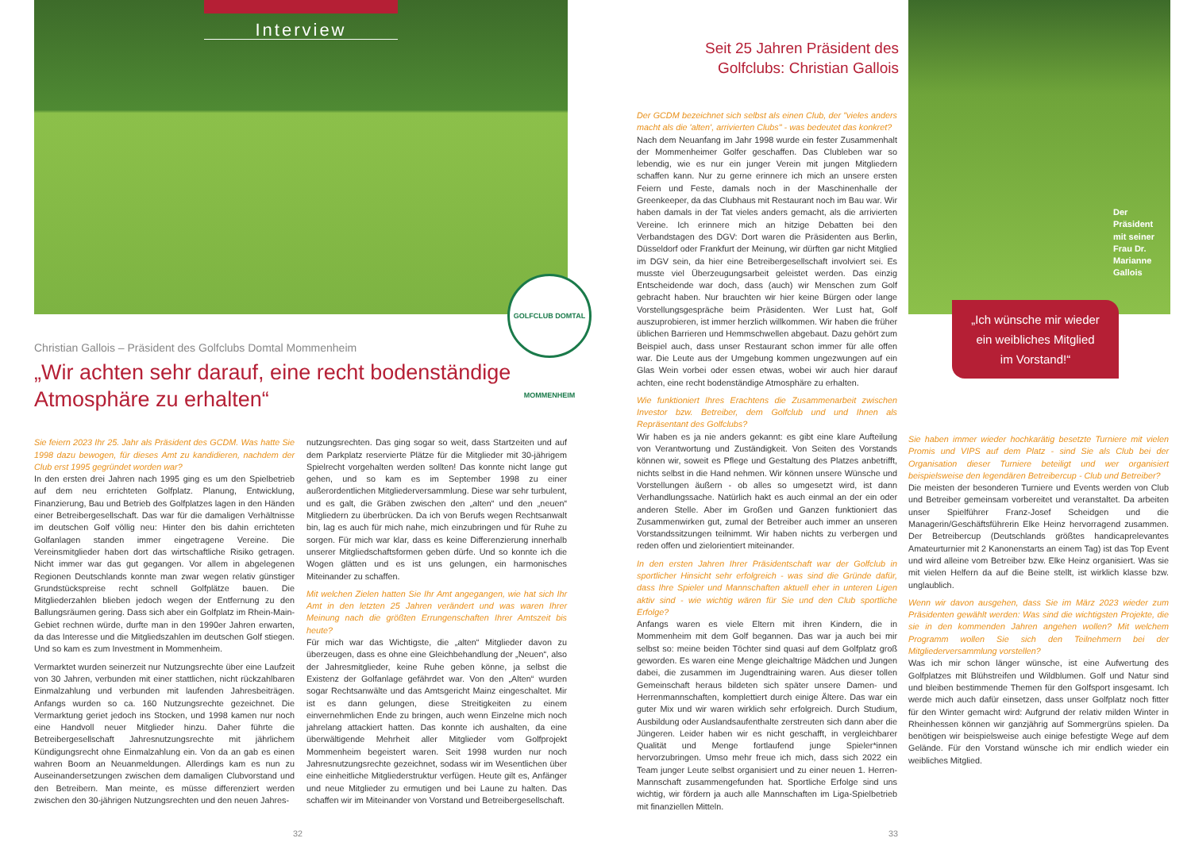Interview
GOLFCLUB DOMTAL MOMMENHEIM
Christian Gallois – Präsident des Golfclubs Domtal Mommenheim
„Wir achten sehr darauf, eine recht bodenständige
Atmosphäre zu erhalten“
Sie feiern 2023 Ihr 25. Jahr als Präsident des GCDM. Was hatte Sie 1998 dazu bewogen, für dieses Amt zu kandidieren, nachdem der Club erst 1995 gegründet worden war?
In den ersten drei Jahren nach 1995 ging es um den Spielbetrieb auf dem neu errichteten Golfplatz. Planung, Entwicklung, Finanzierung, Bau und Betrieb des Golfplatzes lagen in den Händen einer Betreibergesellschaft. Das war für die damaligen Verhältnisse im deutschen Golf völlig neu: Hinter den bis dahin errichteten Golfanlagen standen immer eingetragene Vereine. Die Vereinsmitglieder haben dort das wirtschaftliche Risiko getragen. Nicht immer war das gut gegangen. Vor allem in abgelegenen Regionen Deutschlands konnte man zwar wegen relativ günstiger Grundstückspreise recht schnell Golfplätze bauen. Die Mitgliederzahlen blieben jedoch wegen der Entfernung zu den Ballungsräumen gering. Dass sich aber ein Golfplatz im Rhein-Main-Gebiet rechnen würde, durfte man in den 1990er Jahren erwarten, da das Interesse und die Mitgliedszahlen im deutschen Golf stiegen. Und so kam es zum Investment in Mommenheim.
Vermarktet wurden seinerzeit nur Nutzungsrechte über eine Laufzeit von 30 Jahren, verbunden mit einer stattlichen, nicht rückzahlbaren Einmalzahlung und verbunden mit laufenden Jahresbeiträgen. Anfangs wurden so ca. 160 Nutzungsrechte gezeichnet. Die Vermarktung geriet jedoch ins Stocken, und 1998 kamen nur noch eine Handvoll neuer Mitglieder hinzu. Daher führte die Betreibergesellschaft Jahresnutzungsrechte mit jährlichem Kündigungsrecht ohne Einmalzahlung ein. Von da an gab es einen wahren Boom an Neuanmeldungen. Allerdings kam es nun zu Auseinandersetzungen zwischen dem damaligen Clubvorstand und den Betreibern. Man meinte, es müsse differenziert werden zwischen den 30-jährigen Nutzungsrechten und den neuen Jahres-
nutzungsrechten. Das ging sogar so weit, dass Startzeiten und auf dem Parkplatz reservierte Plätze für die Mitglieder mit 30-jährigem Spielrecht vorgehalten werden sollten! Das konnte nicht lange gut gehen, und so kam es im September 1998 zu einer außerordentlichen Mitgliederversammlung. Diese war sehr turbulent, und es galt, die Gräben zwischen den „alten“ und den „neuen“ Mitgliedern zu überbrücken. Da ich von Berufs wegen Rechtsanwalt bin, lag es auch für mich nahe, mich einzubringen und für Ruhe zu sorgen. Für mich war klar, dass es keine Differenzierung innerhalb unserer Mitgliedschaftsformen geben dürfe. Und so konnte ich die Wogen glätten und es ist uns gelungen, ein harmonisches Miteinander zu schaffen.
Mit welchen Zielen hatten Sie Ihr Amt angegangen, wie hat sich Ihr Amt in den letzten 25 Jahren verändert und was waren Ihrer Meinung nach die größten Errungenschaften Ihrer Amtszeit bis heute?
Für mich war das Wichtigste, die „alten“ Mitglieder davon zu überzeugen, dass es ohne eine Gleichbehandlung der „Neuen“, also der Jahresmitglieder, keine Ruhe geben könne, ja selbst die Existenz der Golfanlage gefährdet war. Von den „Alten“ wurden sogar Rechtsanwälte und das Amtsgericht Mainz eingeschaltet. Mir ist es dann gelungen, diese Streitigkeiten zu einem einvernehmlichen Ende zu bringen, auch wenn Einzelne mich noch jahrelang attackiert hatten. Das konnte ich aushalten, da eine überwältigende Mehrheit aller Mitglieder vom Golfprojekt Mommenheim begeistert waren. Seit 1998 wurden nur noch Jahresnutzungsrechte gezeichnet, sodass wir im Wesentlichen über eine einheitliche Mitgliederstruktur verfügen. Heute gilt es, Anfänger und neue Mitglieder zu ermutigen und bei Laune zu halten. Das schaffen wir im Miteinander von Vorstand und Betreibergesellschaft.
32
Seit 25 Jahren Präsident des Golfclubs: Christian Gallois
Der GCDM bezeichnet sich selbst als einen Club, der "vieles anders macht als die 'alten', arrivierten Clubs" - was bedeutet das konkret?
Nach dem Neuanfang im Jahr 1998 wurde ein fester Zusammenhalt der Mommenheimer Golfer geschaffen. Das Clubleben war so lebendig, wie es nur ein junger Verein mit jungen Mitgliedern schaffen kann. Nur zu gerne erinnere ich mich an unsere ersten Feiern und Feste, damals noch in der Maschinenhalle der Greenkeeper, da das Clubhaus mit Restaurant noch im Bau war. Wir haben damals in der Tat vieles anders gemacht, als die arrivierten Vereine. Ich erinnere mich an hitzige Debatten bei den Verbandstagen des DGV: Dort waren die Präsidenten aus Berlin, Düsseldorf oder Frankfurt der Meinung, wir dürften gar nicht Mitglied im DGV sein, da hier eine Betreibergesellschaft involviert sei. Es musste viel Überzeugungsarbeit geleistet werden. Das einzig Entscheidende war doch, dass (auch) wir Menschen zum Golf gebracht haben. Nur brauchten wir hier keine Bürgen oder lange Vorstellungsgespräche beim Präsidenten. Wer Lust hat, Golf auszuprobieren, ist immer herzlich willkommen. Wir haben die früher üblichen Barrieren und Hemmschwellen abgebaut. Dazu gehört zum Beispiel auch, dass unser Restaurant schon immer für alle offen war. Die Leute aus der Umgebung kommen ungezwungen auf ein Glas Wein vorbei oder essen etwas, wobei wir auch hier darauf achten, eine recht bodenständige Atmosphäre zu erhalten.
Wie funktioniert Ihres Erachtens die Zusammenarbeit zwischen Investor bzw. Betreiber, dem Golfclub und und Ihnen als Repräsentant des Golfclubs?
Wir haben es ja nie anders gekannt: es gibt eine klare Aufteilung von Verantwortung und Zuständigkeit. Von Seiten des Vorstands können wir, soweit es Pflege und Gestaltung des Platzes anbetrifft, nichts selbst in die Hand nehmen. Wir können unsere Wünsche und Vorstellungen äußern - ob alles so umgesetzt wird, ist dann Verhandlungssache. Natürlich hakt es auch einmal an der ein oder anderen Stelle. Aber im Großen und Ganzen funktioniert das Zusammenwirken gut, zumal der Betreiber auch immer an unseren Vorstandssitzungen teilnimmt. Wir haben nichts zu verbergen und reden offen und zielorientiert miteinander.
In den ersten Jahren Ihrer Präsidentschaft war der Golfclub in sportlicher Hinsicht sehr erfolgreich - was sind die Gründe dafür, dass Ihre Spieler und Mannschaften aktuell eher in unteren Ligen aktiv sind - wie wichtig wären für Sie und den Club sportliche Erfolge?
Anfangs waren es viele Eltern mit ihren Kindern, die in Mommenheim mit dem Golf begannen. Das war ja auch bei mir selbst so: meine beiden Töchter sind quasi auf dem Golfplatz groß geworden. Es waren eine Menge gleichaltrige Mädchen und Jungen dabei, die zusammen im Jugendtraining waren. Aus dieser tollen Gemeinschaft heraus bildeten sich später unsere Damen- und Herrenmannschaften, komplettiert durch einige Ältere. Das war ein guter Mix und wir waren wirklich sehr erfolgreich. Durch Studium, Ausbildung oder Auslandsaufenthalte zerstreuten sich dann aber die Jüngeren. Leider haben wir es nicht geschafft, in vergleichbarer Qualität und Menge fortlaufend junge Spieler*innen hervorzubringen. Umso mehr freue ich mich, dass sich 2022 ein Team junger Leute selbst organisiert und zu einer neuen 1. Herren-Mannschaft zusammengefunden hat. Sportliche Erfolge sind uns wichtig, wir fördern ja auch alle Mannschaften im Liga-Spielbetrieb mit finanziellen Mitteln.
Der
Präsident
mit seiner
Frau Dr.
Marianne
Gallois
„Ich wünsche mir wieder
ein weibliches Mitglied
im Vorstand!“
Sie haben immer wieder hochkarätig besetzte Turniere mit vielen Promis und VIPS auf dem Platz - sind Sie als Club bei der Organisation dieser Turniere beteiligt und wer organisiert beispielsweise den legendären Betreibercup - Club und Betreiber?
Die meisten der besonderen Turniere und Events werden von Club und Betreiber gemeinsam vorbereitet und veranstaltet. Da arbeiten unser Spielführer Franz-Josef Scheidgen und die Managerin/Geschäftsführerin Elke Heinz hervorragend zusammen. Der Betreibercup (Deutschlands größtes handicaprelevantes Amateurturnier mit 2 Kanonenstarts an einem Tag) ist das Top Event und wird alleine vom Betreiber bzw. Elke Heinz organisiert. Was sie mit vielen Helfern da auf die Beine stellt, ist wirklich klasse bzw. unglaublich.
Wenn wir davon ausgehen, dass Sie im März 2023 wieder zum Präsidenten gewählt werden: Was sind die wichtigsten Projekte, die sie in den kommenden Jahren angehen wollen? Mit welchem Programm wollen Sie sich den Teilnehmern bei der Mitgliederversammlung vorstellen?
Was ich mir schon länger wünsche, ist eine Aufwertung des Golfplatzes mit Blühstreifen und Wildblumen. Golf und Natur sind und bleiben bestimmende Themen für den Golfsport insgesamt. Ich werde mich auch dafür einsetzen, dass unser Golfplatz noch fitter für den Winter gemacht wird: Aufgrund der relativ milden Winter in Rheinhessen können wir ganzjährig auf Sommergrüns spielen. Da benötigen wir beispielsweise auch einige befestigte Wege auf dem Gelände. Für den Vorstand wünsche ich mir endlich wieder ein weibliches Mitglied.
33